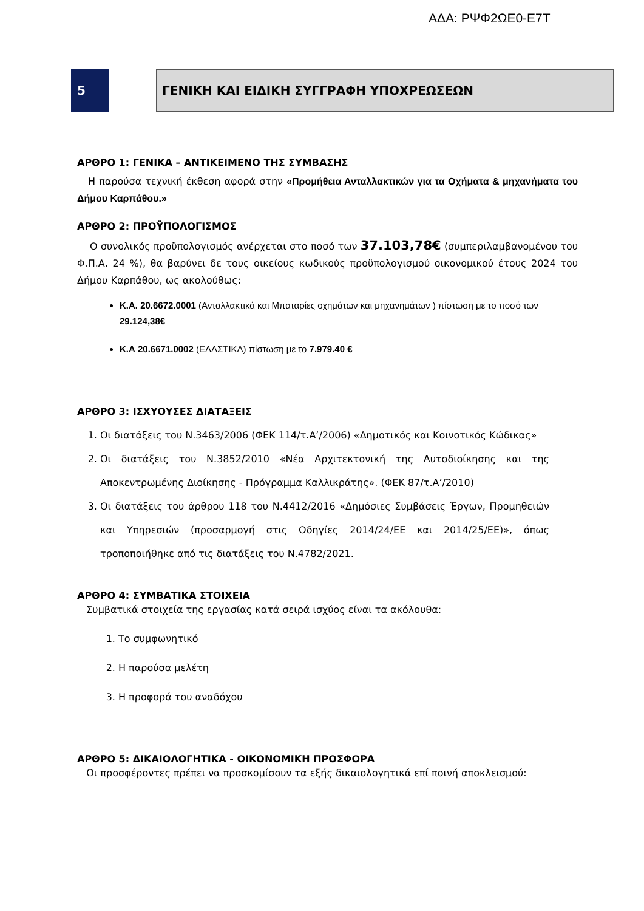ΑΔΑ: ΡΨΦ2ΩΕ0-Ε7Τ
5 ΓΕΝΙΚΗ ΚΑΙ ΕΙΔΙΚΗ ΣΥΓΓΡΑΦΗ ΥΠΟΧΡΕΩΣΕΩΝ
ΑΡΘΡΟ 1: ΓΕΝΙΚΑ – ΑΝΤΙΚΕΙΜΕΝΟ ΤΗΣ ΣΥΜΒΑΣΗΣ
Η παρούσα τεχνική έκθεση αφορά στην «Προμήθεια Ανταλλακτικών για τα Οχήματα & μηχανήματα του Δήμου Καρπάθου.»
ΑΡΘΡΟ 2: ΠΡΟΫΠΟΛΟΓΙΣΜΟΣ
Ο συνολικός προϋπολογισμός ανέρχεται στο ποσό των 37.103,78€ (συμπεριλαμβανομένου του Φ.Π.Α. 24 %), θα βαρύνει δε τους οικείους κωδικούς προϋπολογισμού οικονομικού έτους 2024 του Δήμου Καρπάθου, ως ακολούθως:
Κ.Α. 20.6672.0001 (Ανταλλακτικά και Μπαταρίες οχημάτων και μηχανημάτων ) πίστωση με το ποσό των 29.124,38€
Κ.Α 20.6671.0002 (ΕΛΑΣΤΙΚΑ) πίστωση με το 7.979.40 €
ΑΡΘΡΟ 3: ΙΣΧΥΟΥΣΕΣ ΔΙΑΤΑΞΕΙΣ
1. Οι διατάξεις του Ν.3463/2006 (ΦΕΚ 114/τ.Α’/2006) «Δημοτικός και Κοινοτικός Κώδικας»
2. Οι διατάξεις του Ν.3852/2010 «Νέα Αρχιτεκτονική της Αυτοδιοίκησης και της Αποκεντρωμένης Διοίκησης - Πρόγραμμα Καλλικράτης». (ΦΕΚ 87/τ.Α’/2010)
3. Οι διατάξεις του άρθρου 118 του Ν.4412/2016 «Δημόσιες Συμβάσεις Έργων, Προμηθειών και Υπηρεσιών (προσαρμογή στις Οδηγίες 2014/24/ΕΕ και 2014/25/ΕΕ)», όπως τροποποιήθηκε από τις διατάξεις του Ν.4782/2021.
ΑΡΘΡΟ 4: ΣΥΜΒΑΤΙΚΑ ΣΤΟΙΧΕΙΑ
Συμβατικά στοιχεία της εργασίας κατά σειρά ισχύος είναι τα ακόλουθα:
1. Το συμφωνητικό
2. Η παρούσα μελέτη
3. Η προφορά του αναδόχου
ΑΡΘΡΟ 5: ΔΙΚΑΙΟΛΟΓΗΤΙΚΑ - ΟΙΚΟΝΟΜΙΚΗ ΠΡΟΣΦΟΡΑ
Οι προσφέροντες πρέπει να προσκομίσουν τα εξής δικαιολογητικά επί ποινή αποκλεισμού: